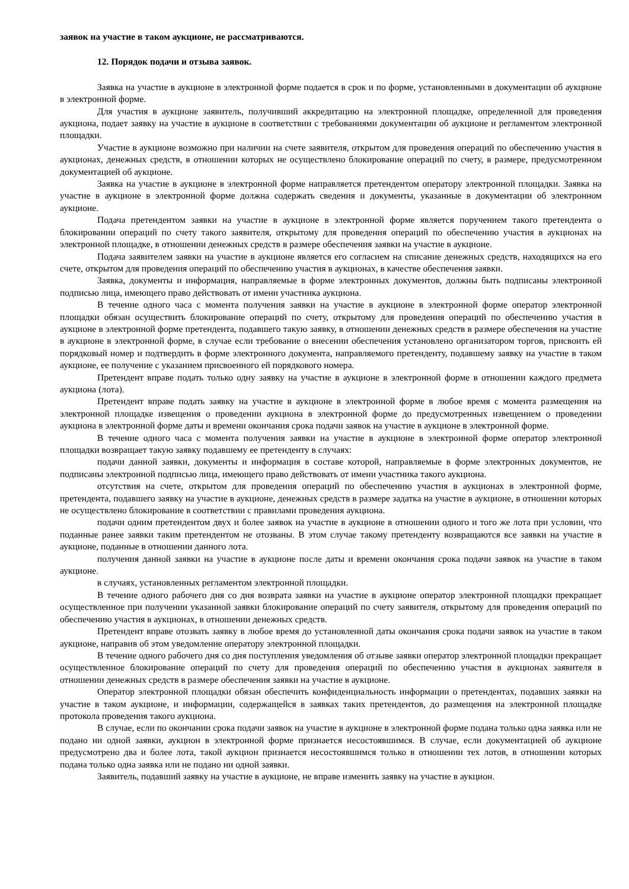заявок на участие в таком аукционе, не рассматриваются.
12. Порядок подачи и отзыва заявок.
Заявка на участие в аукционе в электронной форме подается в срок и по форме, установленными в документации об аукционе в электронной форме.
Для участия в аукционе заявитель, получивший аккредитацию на электронной площадке, определенной для проведения аукциона, подает заявку на участие в аукционе в соответствии с требованиями документации об аукционе и регламентом электронной площадки.
Участие в аукционе возможно при наличии на счете заявителя, открытом для проведения операций по обеспечению участия в аукционах, денежных средств, в отношении которых не осуществлено блокирование операций по счету, в размере, предусмотренном документацией об аукционе.
Заявка на участие в аукционе в электронной форме направляется претендентом оператору электронной площадки. Заявка на участие в аукционе в электронной форме должна содержать сведения и документы, указанные в документации об электронном аукционе.
Подача претендентом заявки на участие в аукционе в электронной форме является поручением такого претендента о блокировании операций по счету такого заявителя, открытому для проведения операций по обеспечению участия в аукционах на электронной площадке, в отношении денежных средств в размере обеспечения заявки на участие в аукционе.
Подача заявителем заявки на участие в аукционе является его согласием на списание денежных средств, находящихся на его счете, открытом для проведения операций по обеспечению участия в аукционах, в качестве обеспечения заявки.
Заявка, документы и информация, направляемые в форме электронных документов, должны быть подписаны электронной подписью лица, имеющего право действовать от имени участника аукциона.
В течение одного часа с момента получения заявки на участие в аукционе в электронной форме оператор электронной площадки обязан осуществить блокирование операций по счету, открытому для проведения операций по обеспечению участия в аукционе в электронной форме претендента, подавшего такую заявку, в отношении денежных средств в размере обеспечения на участие в аукционе в электронной форме, в случае если требование о внесении обеспечения установлено организатором торгов, присвоить ей порядковый номер и подтвердить в форме электронного документа, направляемого претенденту, подавшему заявку на участие в таком аукционе, ее получение с указанием присвоенного ей порядкового номера.
Претендент вправе подать только одну заявку на участие в аукционе в электронной форме в отношении каждого предмета аукциона (лота).
Претендент вправе подать заявку на участие в аукционе в электронной форме в любое время с момента размещения на электронной площадке извещения о проведении аукциона в электронной форме до предусмотренных извещением о проведении аукциона в электронной форме даты и времени окончания срока подачи заявок на участие в аукционе в электронной форме.
В течение одного часа с момента получения заявки на участие в аукционе в электронной форме оператор электронной площадки возвращает такую заявку подавшему ее претенденту в случаях:
подачи данной заявки, документы и информация в составе которой, направляемые в форме электронных документов, не подписаны электронной подписью лица, имеющего право действовать от имени участника такого аукциона.
отсутствия на счете, открытом для проведения операций по обеспечению участия в аукционах в электронной форме, претендента, подавшего заявку на участие в аукционе, денежных средств в размере задатка на участие в аукционе, в отношении которых не осуществлено блокирование в соответствии с правилами проведения аукциона.
подачи одним претендентом двух и более заявок на участие в аукционе в отношении одного и того же лота при условии, что поданные ранее заявки таким претендентом не отозваны. В этом случае такому претенденту возвращаются все заявки на участие в аукционе, поданные в отношении данного лота.
получения данной заявки на участие в аукционе после даты и времени окончания срока подачи заявок на участие в таком аукционе.
в случаях, установленных регламентом электронной площадки.
В течение одного рабочего дня со дня возврата заявки на участие в аукционе оператор электронной площадки прекращает осуществленное при получении указанной заявки блокирование операций по счету заявителя, открытому для проведения операций по обеспечению участия в аукционах, в отношении денежных средств.
Претендент вправе отозвать заявку в любое время до установленной даты окончания срока подачи заявок на участие в таком аукционе, направив об этом уведомление оператору электронной площадки.
В течение одного рабочего дня со дня поступления уведомления об отзыве заявки оператор электронной площадки прекращает осуществленное блокирование операций по счету для проведения операций по обеспечению участия в аукционах заявителя в отношении денежных средств в размере обеспечения заявки на участие в аукционе.
Оператор электронной площадки обязан обеспечить конфиденциальность информации о претендентах, подавших заявки на участие в таком аукционе, и информации, содержащейся в заявках таких претендентов, до размещения на электронной площадке протокола проведения такого аукциона.
В случае, если по окончании срока подачи заявок на участие в аукционе в электронной форме подана только одна заявка или не подано ни одной заявки, аукцион в электронной форме признается несостоявшимся. В случае, если документацией об аукционе предусмотрено два и более лота, такой аукцион признается несостоявшимся только в отношении тех лотов, в отношении которых подана только одна заявка или не подано ни одной заявки.
Заявитель, подавший заявку на участие в аукционе, не вправе изменить заявку на участие в аукцион.